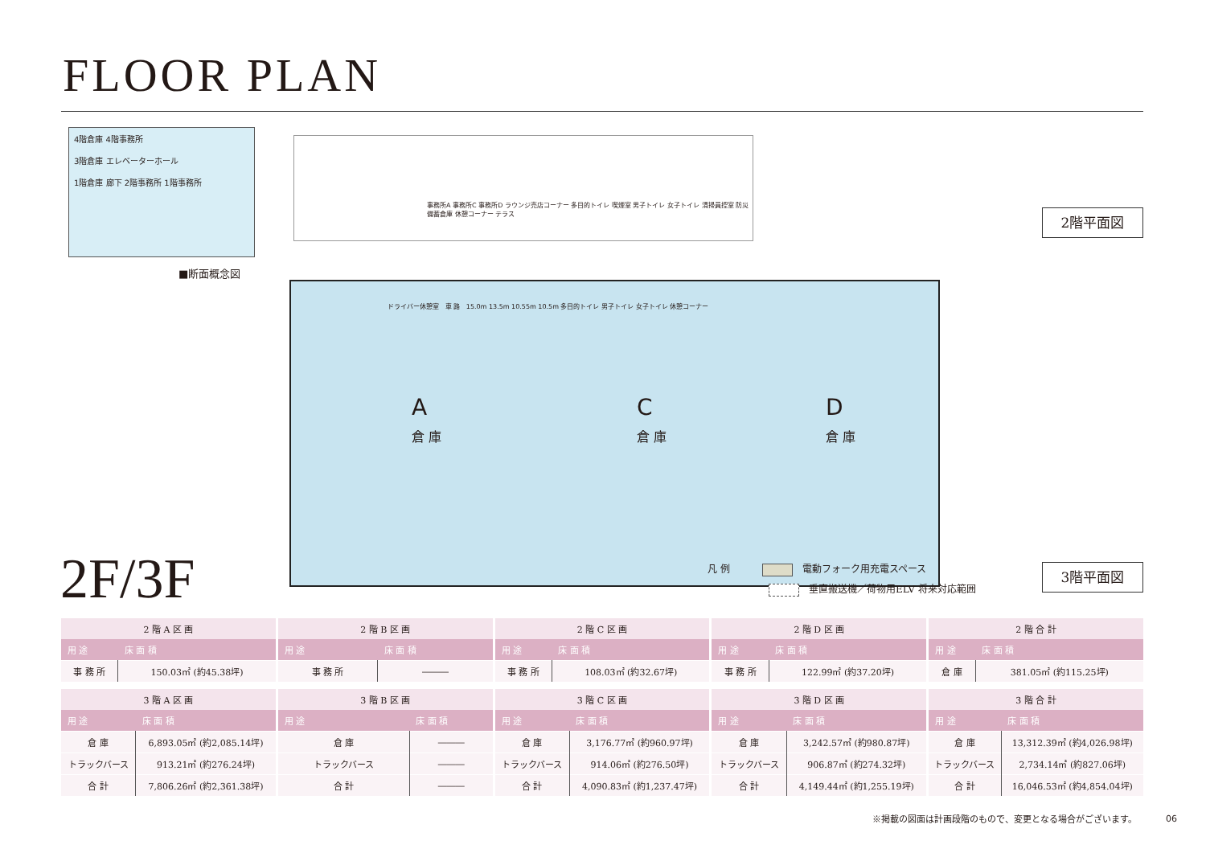FLOOR PLAN
4階倉庫 4階事務所
3階倉庫 エレベーターホール
1階倉庫 廊下 2階事務所 1階事務所
■断面概念図
事務所A 事務所C 事務所D ラウンジ売店コーナー 多目的トイレ 喫煙室 男子トイレ 女子トイレ 清掃員控室 防災備蓄倉庫 休憩コーナー テラス
2階平面図
A
倉 庫
C
倉 庫
D
倉 庫
ドライバー休憩室 車 路 15.0m 13.5m 10.55m 10.5m 多目的トイレ 男子トイレ 女子トイレ 休憩コーナー
2F/3F
凡 例 電動フォーク用充電スペース
垂直搬送機／荷物用ELV 将来対応範囲
3階平面図
| 2 階 A 区 画 | |
| --- | --- |
| 用 途 | 床 面 積 |
| 事 務 所 | 150.03㎡ (約45.38坪) |
| 2 階 B 区 画 | |
| --- | --- |
| 用 途 | 床 面 積 |
| 事 務 所 | ――― |
| 2 階 C 区 画 | |
| --- | --- |
| 用 途 | 床 面 積 |
| 事 務 所 | 108.03㎡ (約32.67坪) |
| 2 階 D 区 画 | |
| --- | --- |
| 用 途 | 床 面 積 |
| 事 務 所 | 122.99㎡ (約37.20坪) |
| 2 階 合 計 | |
| --- | --- |
| 用 途 | 床 面 積 |
| 倉 庫 | 381.05㎡ (約115.25坪) |
| 3 階 A 区 画 | |
| --- | --- |
| 用 途 | 床 面 積 |
| 倉 庫 | 6,893.05㎡ (約2,085.14坪) |
| トラックバース | 913.21㎡ (約276.24坪) |
| 合 計 | 7,806.26㎡ (約2,361.38坪) |
| 3 階 B 区 画 | |
| --- | --- |
| 用 途 | 床 面 積 |
| 倉 庫 | ――― |
| トラックバース | ――― |
| 合 計 | ――― |
| 3 階 C 区 画 | |
| --- | --- |
| 用 途 | 床 面 積 |
| 倉 庫 | 3,176.77㎡ (約960.97坪) |
| トラックバース | 914.06㎡ (約276.50坪) |
| 合 計 | 4,090.83㎡ (約1,237.47坪) |
| 3 階 D 区 画 | |
| --- | --- |
| 用 途 | 床 面 積 |
| 倉 庫 | 3,242.57㎡ (約980.87坪) |
| トラックバース | 906.87㎡ (約274.32坪) |
| 合 計 | 4,149.44㎡ (約1,255.19坪) |
| 3 階 合 計 | |
| --- | --- |
| 用 途 | 床 面 積 |
| 倉 庫 | 13,312.39㎡ (約4,026.98坪) |
| トラックバース | 2,734.14㎡ (約827.06坪) |
| 合 計 | 16,046.53㎡ (約4,854.04坪) |
※掲載の図面は計画段階のもので、変更となる場合がございます。
06